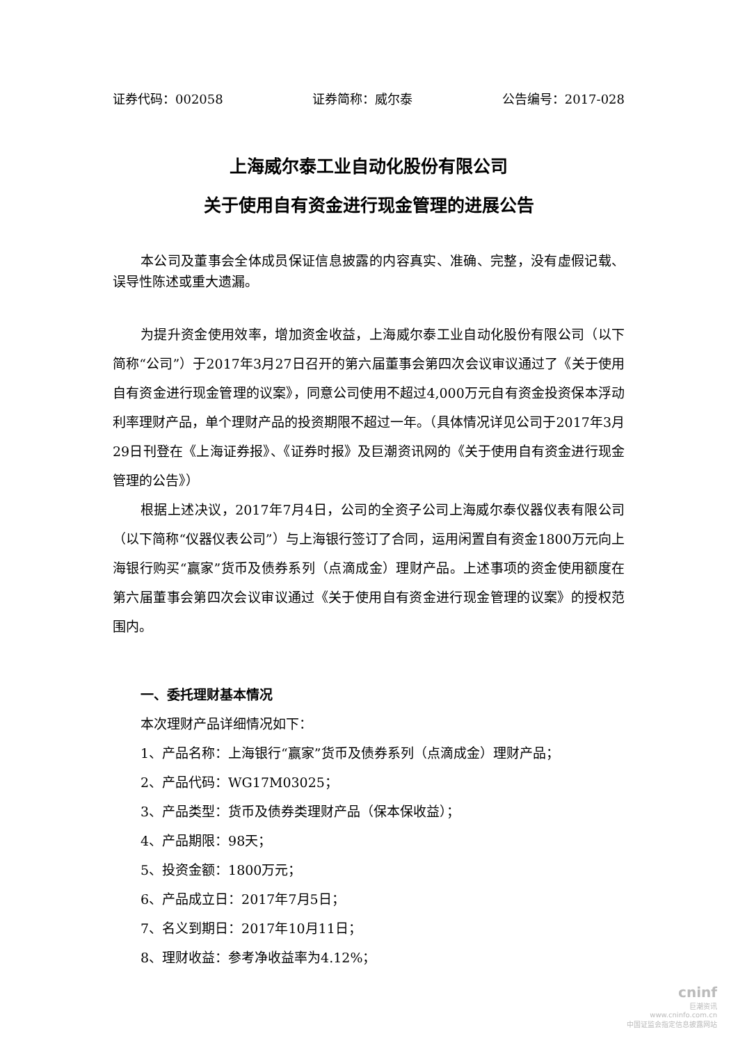证券代码：002058 证券简称：威尔泰 公告编号：2017-028
上海威尔泰工业自动化股份有限公司
关于使用自有资金进行现金管理的进展公告
本公司及董事会全体成员保证信息披露的内容真实、准确、完整，没有虚假记载、误导性陈述或重大遗漏。
为提升资金使用效率，增加资金收益，上海威尔泰工业自动化股份有限公司（以下简称“公司”）于2017年3月27日召开的第六届董事会第四次会议审议通过了《关于使用自有资金进行现金管理的议案》，同意公司使用不超过4,000万元自有资金投资保本浮动利率理财产品，单个理财产品的投资期限不超过一年。（具体情况详见公司于2017年3月29日刊登在《上海证券报》、《证券时报》及巨潮资讯网的《关于使用自有资金进行现金管理的公告》）
根据上述决议，2017年7月4日，公司的全资子公司上海威尔泰仪器仪表有限公司（以下简称“仪器仪表公司”）与上海银行签订了合同，运用闲置自有资金1800万元向上海银行购买“赢家”货币及债券系列（点滴成金）理财产品。上述事项的资金使用额度在第六届董事会第四次会议审议通过《关于使用自有资金进行现金管理的议案》的授权范围内。
一、委托理财基本情况
本次理财产品详细情况如下：
1、产品名称：上海银行“赢家”货币及债券系列（点滴成金）理财产品；
2、产品代码：WG17M03025；
3、产品类型：货币及债券类理财产品（保本保收益）；
4、产品期限：98天；
5、投资金额：1800万元；
6、产品成立日：2017年7月5日；
7、名义到期日：2017年10月11日；
8、理财收益：参考净收益率为4.12%；
cninf
巨潮资讯
www.cninfo.com.cn
中国证监会指定信息披露网站